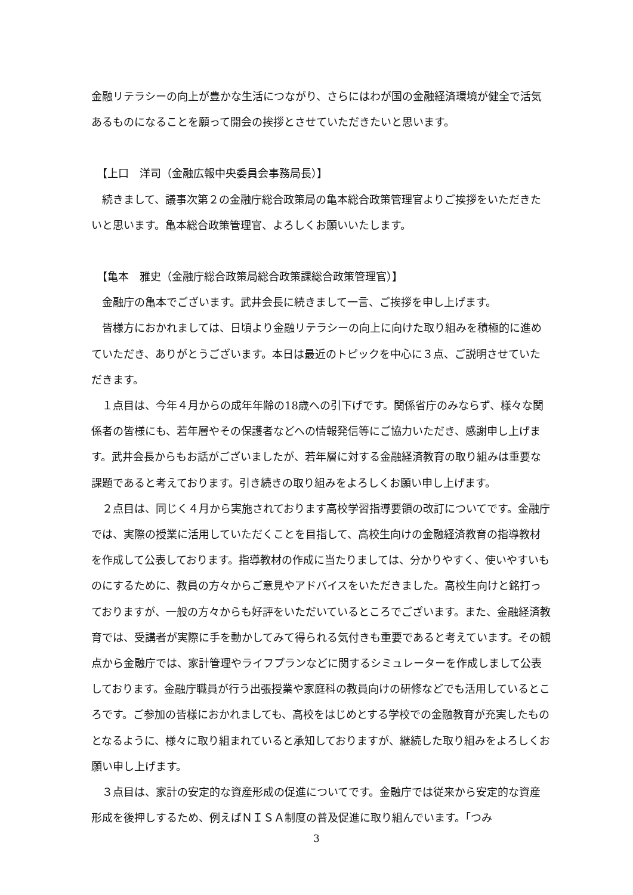金融リテラシーの向上が豊かな生活につながり、さらにはわが国の金融経済環境が健全で活気あるものになることを願って開会の挨拶とさせていただきたいと思います。
　【上口　洋司（金融広報中央委員会事務局長）】
　続きまして、議事次第２の金融庁総合政策局の亀本総合政策管理官よりご挨拶をいただきたいと思います。亀本総合政策管理官、よろしくお願いいたします。
　【亀本　雅史（金融庁総合政策局総合政策課総合政策管理官）】
　金融庁の亀本でございます。武井会長に続きまして一言、ご挨拶を申し上げます。
　皆様方におかれましては、日頃より金融リテラシーの向上に向けた取り組みを積極的に進めていただき、ありがとうございます。本日は最近のトピックを中心に３点、ご説明させていただきます。
　１点目は、今年４月からの成年年齢の18歳への引下げです。関係省庁のみならず、様々な関係者の皆様にも、若年層やその保護者などへの情報発信等にご協力いただき、感謝申し上げます。武井会長からもお話がございましたが、若年層に対する金融経済教育の取り組みは重要な課題であると考えております。引き続きの取り組みをよろしくお願い申し上げます。
　２点目は、同じく４月から実施されております高校学習指導要領の改訂についてです。金融庁では、実際の授業に活用していただくことを目指して、高校生向けの金融経済教育の指導教材を作成して公表しております。指導教材の作成に当たりましては、分かりやすく、使いやすいものにするために、教員の方々からご意見やアドバイスをいただきました。高校生向けと銘打っておりますが、一般の方々からも好評をいただいているところでございます。また、金融経済教育では、受講者が実際に手を動かしてみて得られる気付きも重要であると考えています。その観点から金融庁では、家計管理やライフプランなどに関するシミュレーターを作成しまして公表しております。金融庁職員が行う出張授業や家庭科の教員向けの研修などでも活用しているところです。ご参加の皆様におかれましても、高校をはじめとする学校での金融教育が充実したものとなるように、様々に取り組まれていると承知しておりますが、継続した取り組みをよろしくお願い申し上げます。
　３点目は、家計の安定的な資産形成の促進についてです。金融庁では従来から安定的な資産形成を後押しするため、例えばＮＩＳＡ制度の普及促進に取り組んでいます。「つみ
3